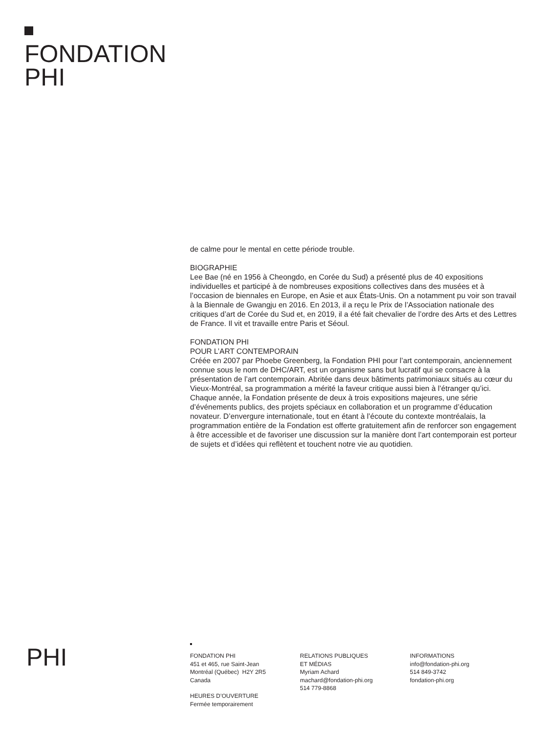FONDATION
PHI
de calme pour le mental en cette période trouble.
BIOGRAPHIE
Lee Bae (né en 1956 à Cheongdo, en Corée du Sud) a présenté plus de 40 expositions individuelles et participé à de nombreuses expositions collectives dans des musées et à l’occasion de biennales en Europe, en Asie et aux États-Unis. On a notamment pu voir son travail à la Biennale de Gwangju en 2016. En 2013, il a reçu le Prix de l’Association nationale des critiques d’art de Corée du Sud et, en 2019, il a été fait chevalier de l’ordre des Arts et des Lettres de France. Il vit et travaille entre Paris et Séoul.
FONDATION PHI
POUR L’ART CONTEMPORAIN
Créée en 2007 par Phoebe Greenberg, la Fondation PHI pour l’art contemporain, anciennement connue sous le nom de DHC/ART, est un organisme sans but lucratif qui se consacre à la présentation de l’art contemporain. Abritée dans deux bâtiments patrimoniaux situés au cœur du Vieux-Montréal, sa programmation a mérité la faveur critique aussi bien à l’étranger qu’ici. Chaque année, la Fondation présente de deux à trois expositions majeures, une série d’événements publics, des projets spéciaux en collaboration et un programme d’éducation novateur. D’envergure internationale, tout en étant à l’écoute du contexte montréalais, la programmation entière de la Fondation est offerte gratuitement afin de renforcer son engagement à être accessible et de favoriser une discussion sur la manière dont l’art contemporain est porteur de sujets et d’idées qui reflètent et touchent notre vie au quotidien.
PHI
FONDATION PHI
451 et 465, rue Saint-Jean
Montréal (Québec) H2Y 2R5
Canada
HEURES D’OUVERTURE
Fermée temporairement
RELATIONS PUBLIQUES
ET MÉDIAS
Myriam Achard
machard@fondation-phi.org
514 779-8868
INFORMATIONS
info@fondation-phi.org
514 849-3742
fondation-phi.org